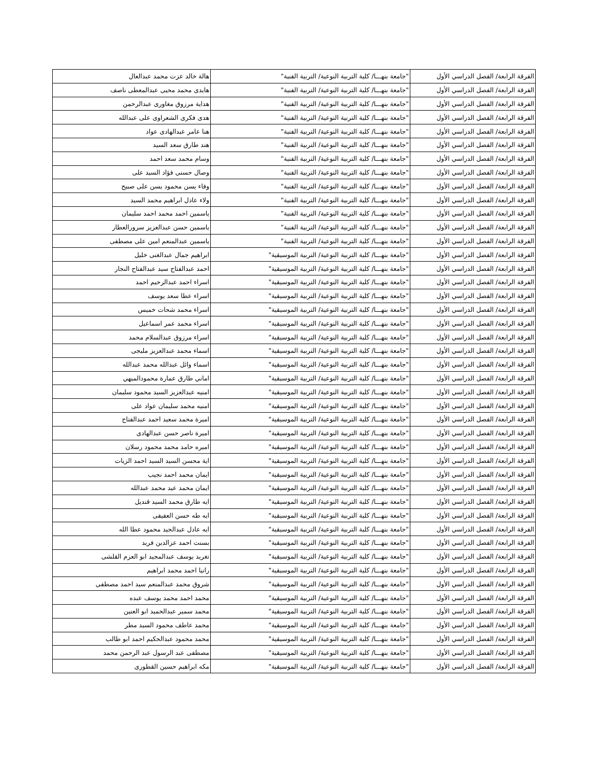| الفرقة الرابعة/ الفصل الدراسي الأول | "جامعة بنهـــا/ كلية التربية النوعية/ التربية الفنية" | هالة خالد عزت محمد عبدالعال |
| الفرقة الرابعة/ الفصل الدراسي الأول | "جامعة بنهـــا/ كلية التربية النوعية/ التربية الفنية" | هايدى محمد محيى عبدالمعطى ناصف |
| الفرقة الرابعة/ الفصل الدراسي الأول | "جامعة بنهـــا/ كلية التربية النوعية/ التربية الفنية" | هداية مرزوق مغاورى عبدالرحمن |
| الفرقة الرابعة/ الفصل الدراسي الأول | "جامعة بنهـــا/ كلية التربية النوعية/ التربية الفنية" | هدى فكرى الشعراوى على عبدالله |
| الفرقة الرابعة/ الفصل الدراسي الأول | "جامعة بنهـــا/ كلية التربية النوعية/ التربية الفنية" | هنا عامر عبدالهادى عواد |
| الفرقة الرابعة/ الفصل الدراسي الأول | "جامعة بنهـــا/ كلية التربية النوعية/ التربية الفنية" | هند طارق سعد السيد |
| الفرقة الرابعة/ الفصل الدراسي الأول | "جامعة بنهـــا/ كلية التربية النوعية/ التربية الفنية" | وسام محمد سعد احمد |
| الفرقة الرابعة/ الفصل الدراسي الأول | "جامعة بنهـــا/ كلية التربية النوعية/ التربية الفنية" | وصال حسنى فؤاد السيد على |
| الفرقة الرابعة/ الفصل الدراسي الأول | "جامعة بنهـــا/ كلية التربية النوعية/ التربية الفنية" | وفاء يسن محمود يسن على صبيح |
| الفرقة الرابعة/ الفصل الدراسي الأول | "جامعة بنهـــا/ كلية التربية النوعية/ التربية الفنية" | ولاء عادل ابراهيم محمد السيد |
| الفرقة الرابعة/ الفصل الدراسي الأول | "جامعة بنهـــا/ كلية التربية النوعية/ التربية الفنية" | ياسمين احمد محمد احمد سليمان |
| الفرقة الرابعة/ الفصل الدراسي الأول | "جامعة بنهـــا/ كلية التربية النوعية/ التربية الفنية" | ياسمين حسن عبدالعزيز سرورالعطار |
| الفرقة الرابعة/ الفصل الدراسي الأول | "جامعة بنهـــا/ كلية التربية النوعية/ التربية الفنية" | ياسمين عبدالمنعم امين على مصطفى |
| الفرقة الرابعة/ الفصل الدراسي الأول | "جامعة بنهـــا/ كلية التربية النوعية/ التربية الموسيقية" | ابراهيم جمال عبدالغنى خليل |
| الفرقة الرابعة/ الفصل الدراسي الأول | "جامعة بنهـــا/ كلية التربية النوعية/ التربية الموسيقية" | احمد عبدالفتاح سيد عبدالفتاح النجار |
| الفرقة الرابعة/ الفصل الدراسي الأول | "جامعة بنهـــا/ كلية التربية النوعية/ التربية الموسيقية" | اسراء احمد عبدالرحيم احمد |
| الفرقة الرابعة/ الفصل الدراسي الأول | "جامعة بنهـــا/ كلية التربية النوعية/ التربية الموسيقية" | اسراء عطا سعد يوسف |
| الفرقة الرابعة/ الفصل الدراسي الأول | "جامعة بنهـــا/ كلية التربية النوعية/ التربية الموسيقية" | اسراء محمد شحات خميس |
| الفرقة الرابعة/ الفصل الدراسي الأول | "جامعة بنهـــا/ كلية التربية النوعية/ التربية الموسيقية" | اسراء محمد عمر اسماعيل |
| الفرقة الرابعة/ الفصل الدراسي الأول | "جامعة بنهـــا/ كلية التربية النوعية/ التربية الموسيقية" | اسراء مرزوق عبدالسلام محمد |
| الفرقة الرابعة/ الفصل الدراسي الأول | "جامعة بنهـــا/ كلية التربية النوعية/ التربية الموسيقية" | اسماء محمد عبدالعزيز مليجى |
| الفرقة الرابعة/ الفصل الدراسي الأول | "جامعة بنهـــا/ كلية التربية النوعية/ التربية الموسيقية" | اسماء وائل عبدالله محمد عبدالله |
| الفرقة الرابعة/ الفصل الدراسي الأول | "جامعة بنهـــا/ كلية التربية النوعية/ التربية الموسيقية" | اماني طارق عمارة محمودالميهي |
| الفرقة الرابعة/ الفصل الدراسي الأول | "جامعة بنهـــا/ كلية التربية النوعية/ التربية الموسيقية" | امنيه عبدالعزيز السيد محمود سليمان |
| الفرقة الرابعة/ الفصل الدراسي الأول | "جامعة بنهـــا/ كلية التربية النوعية/ التربية الموسيقية" | امنيه محمد سليمان عواد على |
| الفرقة الرابعة/ الفصل الدراسي الأول | "جامعة بنهـــا/ كلية التربية النوعية/ التربية الموسيقية" | اميرة محمد سعيد احمد عبدالفتاح |
| الفرقة الرابعة/ الفصل الدراسي الأول | "جامعة بنهـــا/ كلية التربية النوعية/ التربية الموسيقية" | اميرة ناصر حسن عبدالهادى |
| الفرقة الرابعة/ الفصل الدراسي الأول | "جامعة بنهـــا/ كلية التربية النوعية/ التربية الموسيقية" | اميره حامد محمد محمود رسلان |
| الفرقة الرابعة/ الفصل الدراسي الأول | "جامعة بنهـــا/ كلية التربية النوعية/ التربية الموسيقية" | اية محسن السيد السيد احمد الزيات |
| الفرقة الرابعة/ الفصل الدراسي الأول | "جامعة بنهـــا/ كلية التربية النوعية/ التربية الموسيقية" | ايمان محمد احمد نجيب |
| الفرقة الرابعة/ الفصل الدراسي الأول | "جامعة بنهـــا/ كلية التربية النوعية/ التربية الموسيقية" | ايمان محمد عيد محمد عبدالله |
| الفرقة الرابعة/ الفصل الدراسي الأول | "جامعة بنهـــا/ كلية التربية النوعية/ التربية الموسيقية" | ايه طارق محمد السيد قنديل |
| الفرقة الرابعة/ الفصل الدراسي الأول | "جامعة بنهـــا/ كلية التربية النوعية/ التربية الموسيقية" | ايه طه حسن العفيفى |
| الفرقة الرابعة/ الفصل الدراسي الأول | "جامعة بنهـــا/ كلية التربية النوعية/ التربية الموسيقية" | ايه عادل عبدالجيد محمود عطا الله |
| الفرقة الرابعة/ الفصل الدراسي الأول | "جامعة بنهـــا/ كلية التربية النوعية/ التربية الموسيقية" | بسنت احمد عزالدين فريد |
| الفرقة الرابعة/ الفصل الدراسي الأول | "جامعة بنهـــا/ كلية التربية النوعية/ التربية الموسيقية" | تغريد يوسف عبدالمجيد ابو العزم القلشى |
| الفرقة الرابعة/ الفصل الدراسي الأول | "جامعة بنهـــا/ كلية التربية النوعية/ التربية الموسيقية" | رانيا احمد محمد ابراهيم |
| الفرقة الرابعة/ الفصل الدراسي الأول | "جامعة بنهـــا/ كلية التربية النوعية/ التربية الموسيقية" | شروق محمد عبدالمنعم سيد احمد مصطفى |
| الفرقة الرابعة/ الفصل الدراسي الأول | "جامعة بنهـــا/ كلية التربية النوعية/ التربية الموسيقية" | محمد احمد محمد يوسف عبده |
| الفرقة الرابعة/ الفصل الدراسي الأول | "جامعة بنهـــا/ كلية التربية النوعية/ التربية الموسيقية" | محمد سمير عبدالحميد ابو العنين |
| الفرقة الرابعة/ الفصل الدراسي الأول | "جامعة بنهـــا/ كلية التربية النوعية/ التربية الموسيقية" | محمد عاطف محمود السيد مطر |
| الفرقة الرابعة/ الفصل الدراسي الأول | "جامعة بنهـــا/ كلية التربية النوعية/ التربية الموسيقية" | محمد محمود عبدالحكيم احمد ابو طالب |
| الفرقة الرابعة/ الفصل الدراسي الأول | "جامعة بنهـــا/ كلية التربية النوعية/ التربية الموسيقية" | مصطفى عبد الرسول عبد الرحمن محمد |
| الفرقة الرابعة/ الفصل الدراسي الأول | "جامعة بنهـــا/ كلية التربية النوعية/ التربية الموسيقية" | مكه ابراهيم حسين القطورى |